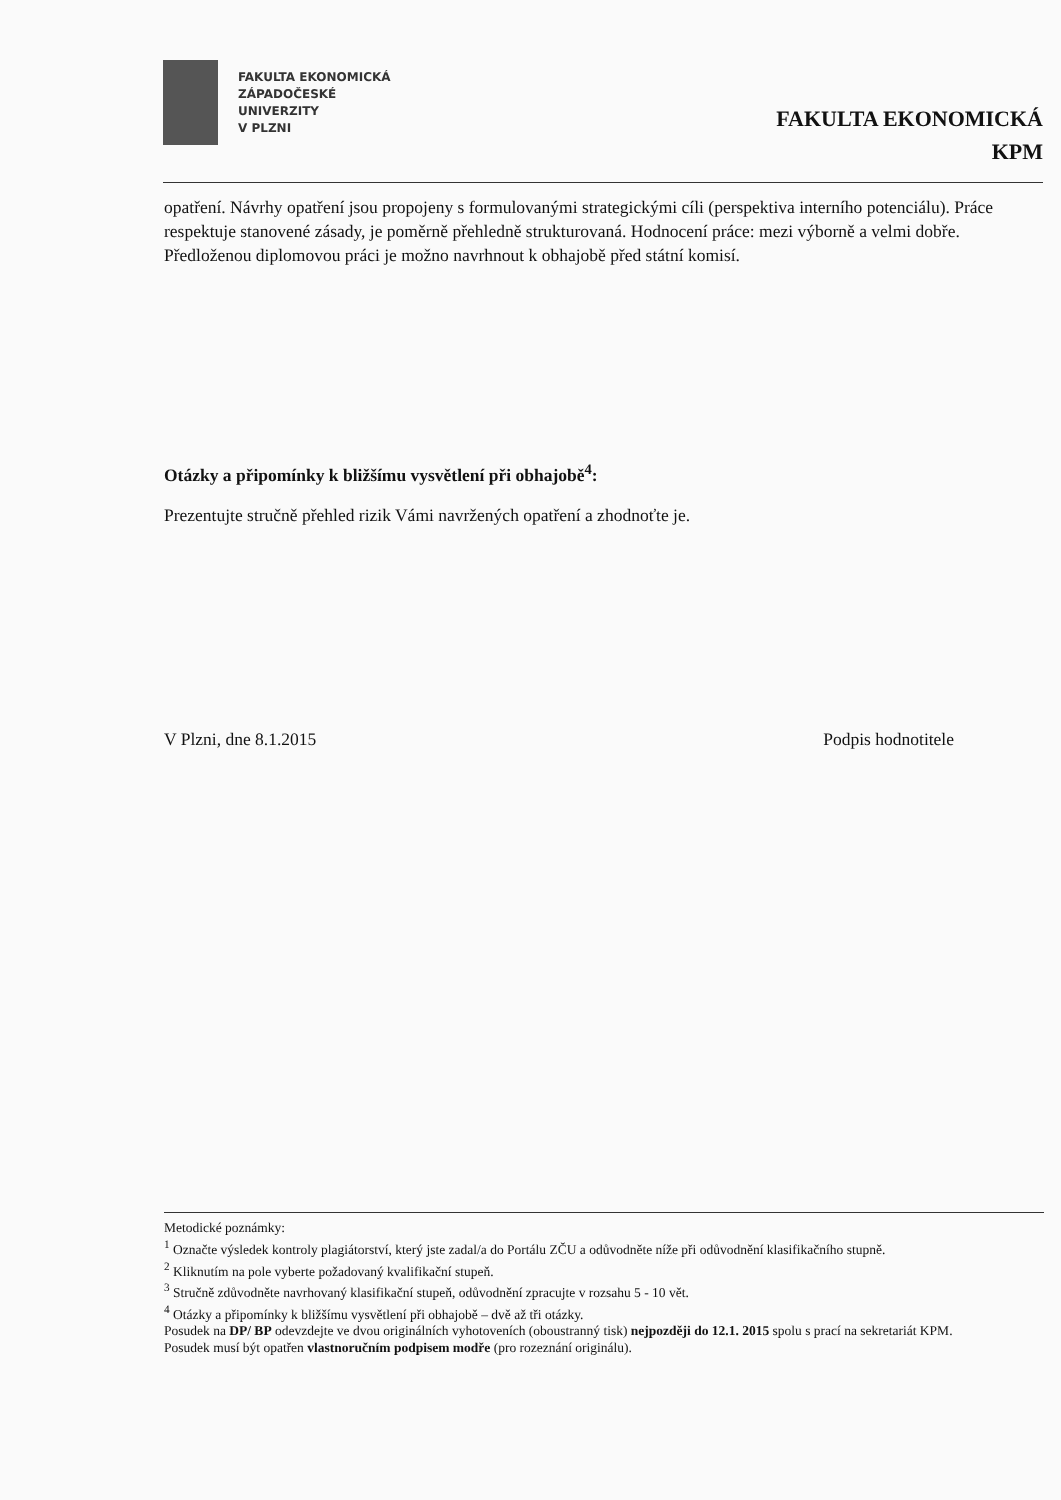FAKULTA EKONOMICKÁ
ZÁPADOČESKÉ
UNIVERZITY
V PLZNI
FAKULTA EKONOMICKÁ
KPM
opatření. Návrhy opatření jsou propojeny s formulovanými strategickými cíli (perspektiva interního potenciálu). Práce respektuje stanovené zásady, je poměrně přehledně strukturovaná. Hodnocení práce: mezi výborně a velmi dobře. Předloženou diplomovou práci je možno navrhnout k obhajobě před státní komisí.
Otázky a připomínky k bližšímu vysvětlení při obhajobě<sup>4</sup>:
Prezentujte stručně přehled rizik Vámi navržených opatření a zhodnoťte je.
V Plzni, dne 8.1.2015 Podpis hodnotitele
Metodické poznámky:
<sup>1</sup> Označte výsledek kontroly plagiátorství, který jste zadal/a do Portálu ZČU a odůvodněte níže při odůvodnění klasifikačního stupně.
<sup>2</sup> Kliknutím na pole vyberte požadovaný kvalifikační stupeň.
<sup>3</sup> Stručně zdůvodněte navrhovaný klasifikační stupeň, odůvodnění zpracujte v rozsahu 5 - 10 vět.
<sup>4</sup> Otázky a připomínky k bližšímu vysvětlení při obhajobě – dvě až tři otázky.
Posudek na DP/ BP odevzdejte ve dvou originálních vyhotoveních (oboustranný tisk) nejpozději do 12.1. 2015 spolu s prací na sekretariát KPM.
Posudek musí být opatřen vlastnoručním podpisem modře (pro rozeznání originálu).